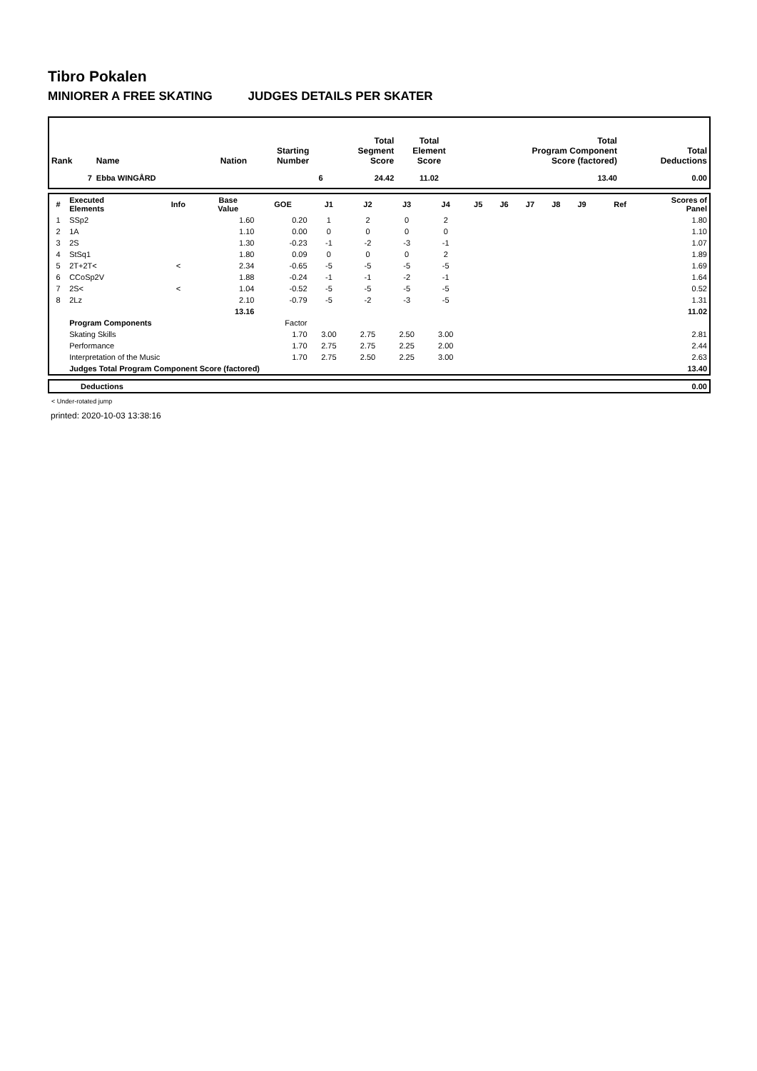Tibro Pokalen
MINIORER A FREE SKATING JUDGES DETAILS PER SKATER
| Rank | Name | Nation | Starting Number | Total Segment Score | Total Element Score | Total Program Component Score (factored) | Total Deductions |
| --- | --- | --- | --- | --- | --- | --- | --- |
| 7 | Ebba WINGÅRD | | 6 | 24.42 | 11.02 | 13.40 | 0.00 |
| # | Executed Elements | Info | Base Value | GOE | J1 | J2 | J3 | J4 | J5 | J6 | J7 | J8 | J9 | Ref | Scores of Panel |
| --- | --- | --- | --- | --- | --- | --- | --- | --- | --- | --- | --- | --- | --- | --- | --- |
| 1 | SSp2 | | 1.60 | 0.20 | 1 | 2 | 0 | 2 | | | | | | | 1.80 |
| 2 | 1A | | 1.10 | 0.00 | 0 | 0 | 0 | 0 | | | | | | | 1.10 |
| 3 | 2S | | 1.30 | -0.23 | -1 | -2 | -3 | -1 | | | | | | | 1.07 |
| 4 | StSq1 | | 1.80 | 0.09 | 0 | 0 | 0 | 2 | | | | | | | 1.89 |
| 5 | 2T+2T< | < | 2.34 | -0.65 | -5 | -5 | -5 | -5 | | | | | | | 1.69 |
| 6 | CCoSp2V | | 1.88 | -0.24 | -1 | -1 | -2 | -1 | | | | | | | 1.64 |
| 7 | 2S< | < | 1.04 | -0.52 | -5 | -5 | -5 | -5 | | | | | | | 0.52 |
| 8 | 2Lz | | 2.10 | -0.79 | -5 | -2 | -3 | -5 | | | | | | | 1.31 |
| | | | 13.16 | | | | | | | | | | | | 11.02 |
| | Program Components | | | Factor | | | | | | | | | | | |
| | Skating Skills | | | 1.70 | 3.00 | 2.75 | 2.50 | 3.00 | | | | | | | 2.81 |
| | Performance | | | 1.70 | 2.75 | 2.75 | 2.25 | 2.00 | | | | | | | 2.44 |
| | Interpretation of the Music | | | 1.70 | 2.75 | 2.50 | 2.25 | 3.00 | | | | | | | 2.63 |
| | Judges Total Program Component Score (factored) | | | | | | | | | | | | | | 13.40 |
| | Deductions | 0.00 |
< Under-rotated jump
printed: 2020-10-03 13:38:16